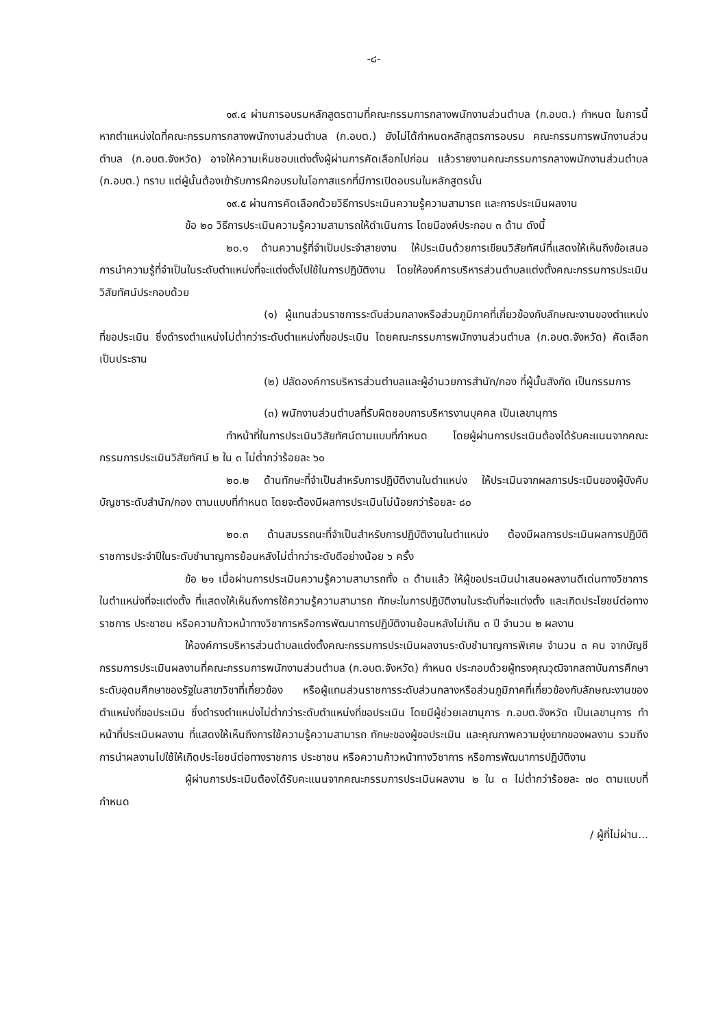-๘-
๑๙.๔ ผ่านการอบรมหลักสูตรตามที่คณะกรรมการกลางพนักงานส่วนตำบล (ก.อบต.) กำหนด ในการนี้ หากตำแหน่งใดที่คณะกรรมการกลางพนักงานส่วนตำบล (ก.อบต.) ยังไม่ได้กำหนดหลักสูตรการอบรม คณะกรรมการพนักงานส่วนตำบล (ก.อบต.จังหวัด) อาจให้ความเห็นชอบแต่งตั้งผู้ผ่านการคัดเลือกไปก่อน แล้วรายงานคณะกรรมการกลางพนักงานส่วนตำบล (ก.อบต.) ทราบ แต่ผู้นั้นต้องเข้ารับการฝึกอบรมในโอกาสแรกที่มีการเปิดอบรมในหลักสูตรนั้น
๑๙.๕ ผ่านการคัดเลือกด้วยวิธีการประเมินความรู้ความสามารถ และการประเมินผลงาน
ข้อ ๒๐ วิธีการประเมินความรู้ความสามารถให้ดำเนินการ โดยมีองค์ประกอบ ๓ ด้าน ดังนี้
๒๐.๑ ด้านความรู้ที่จำเป็นประจำสายงาน ให้ประเมินด้วยการเขียนวิสัยทัศน์ที่แสดงให้เห็นถึงข้อเสนอการนำความรู้ที่จำเป็นในระดับตำแหน่งที่จะแต่งตั้งไปใช้ในการปฏิบัติงาน โดยให้องค์การบริหารส่วนตำบลแต่งตั้งคณะกรรมการประเมินวิสัยทัศน์ประกอบด้วย
(๑) ผู้แทนส่วนราชการระดับส่วนกลางหรือส่วนภูมิภาคที่เกี่ยวข้องกับลักษณะงานของตำแหน่งที่ขอประเมิน ซึ่งดำรงตำแหน่งไม่ต่ำกว่าระดับตำแหน่งที่ขอประเมิน โดยคณะกรรมการพนักงานส่วนตำบล (ก.อบต.จังหวัด) คัดเลือก เป็นประธาน
(๒) ปลัดองค์การบริหารส่วนตำบลและผู้อำนวยการสำนัก/กอง ที่ผู้นั้นสังกัด เป็นกรรมการ
(๓) พนักงานส่วนตำบลที่รับผิดชอบการบริหารงานบุคคล เป็นเลขานุการ
ทำหน้าที่ในการประเมินวิสัยทัศน์ตามแบบที่กำหนด โดยผู้ผ่านการประเมินต้องได้รับคะแนนจากคณะกรรมการประเมินวิสัยทัศน์ ๒ ใน ๓ ไม่ต่ำกว่าร้อยละ ๖๐
๒๐.๒ ด้านทักษะที่จำเป็นสำหรับการปฏิบัติงานในตำแหน่ง ให้ประเมินจากผลการประเมินของผู้บังคับบัญชาระดับสำนัก/กอง ตามแบบที่กำหนด โดยจะต้องมีผลการประเมินไม่น้อยกว่าร้อยละ ๘๐
๒๐.๓ ด้านสมรรถนะที่จำเป็นสำหรับการปฏิบัติงานในตำแหน่ง ต้องมีผลการประเมินผลการปฏิบัติราชการประจำปีในระดับชำนาญการย้อนหลังไม่ต่ำกว่าระดับดีอย่างน้อย ๖ ครั้ง
ข้อ ๒๑ เมื่อผ่านการประเมินความรู้ความสามารถทั้ง ๓ ด้านแล้ว ให้ผู้ขอประเมินนำเสนอผลงานดีเด่นทางวิชาการในตำแหน่งที่จะแต่งตั้ง ที่แสดงให้เห็นถึงการใช้ความรู้ความสามารถ ทักษะในการปฏิบัติงานในระดับที่จะแต่งตั้ง และเกิดประโยชน์ต่อทางราชการ ประชาชน หรือความก้าวหน้าทางวิชาการหรือการพัฒนาการปฏิบัติงานย้อนหลังไม่เกิน ๓ ปี จำนวน ๒ ผลงาน
ให้องค์การบริหารส่วนตำบลแต่งตั้งคณะกรรมการประเมินผลงานระดับชำนาญการพิเศษ จำนวน ๓ คน จากบัญชีกรรมการประเมินผลงานที่คณะกรรมการพนักงานส่วนตำบล (ก.อบต.จังหวัด) กำหนด ประกอบด้วยผู้ทรงคุณวุฒิจากสถาบันการศึกษาระดับอุดมศึกษาของรัฐในสาขาวิชาที่เกี่ยวข้อง หรือผู้แทนส่วนราชการระดับส่วนกลางหรือส่วนภูมิภาคที่เกี่ยวข้องกับลักษณะงานของตำแหน่งที่ขอประเมิน ซึ่งดำรงตำแหน่งไม่ต่ำกว่าระดับตำแหน่งที่ขอประเมิน โดยมีผู้ช่วยเลขานุการ ก.อบต.จังหวัด เป็นเลขานุการ ทำหน้าที่ประเมินผลงาน ที่แสดงให้เห็นถึงการใช้ความรู้ความสามารถ ทักษะของผู้ขอประเมิน และคุณภาพความยุ่งยากของผลงาน รวมถึงการนำผลงานไปใช้ให้เกิดประโยชน์ต่อทางราชการ ประชาชน หรือความก้าวหน้าทางวิชาการ หรือการพัฒนาการปฏิบัติงาน
ผู้ผ่านการประเมินต้องได้รับคะแนนจากคณะกรรมการประเมินผลงาน ๒ ใน ๓ ไม่ต่ำกว่าร้อยละ ๗๐ ตามแบบที่กำหนด
/ ผู้ที่ไม่ผ่าน...